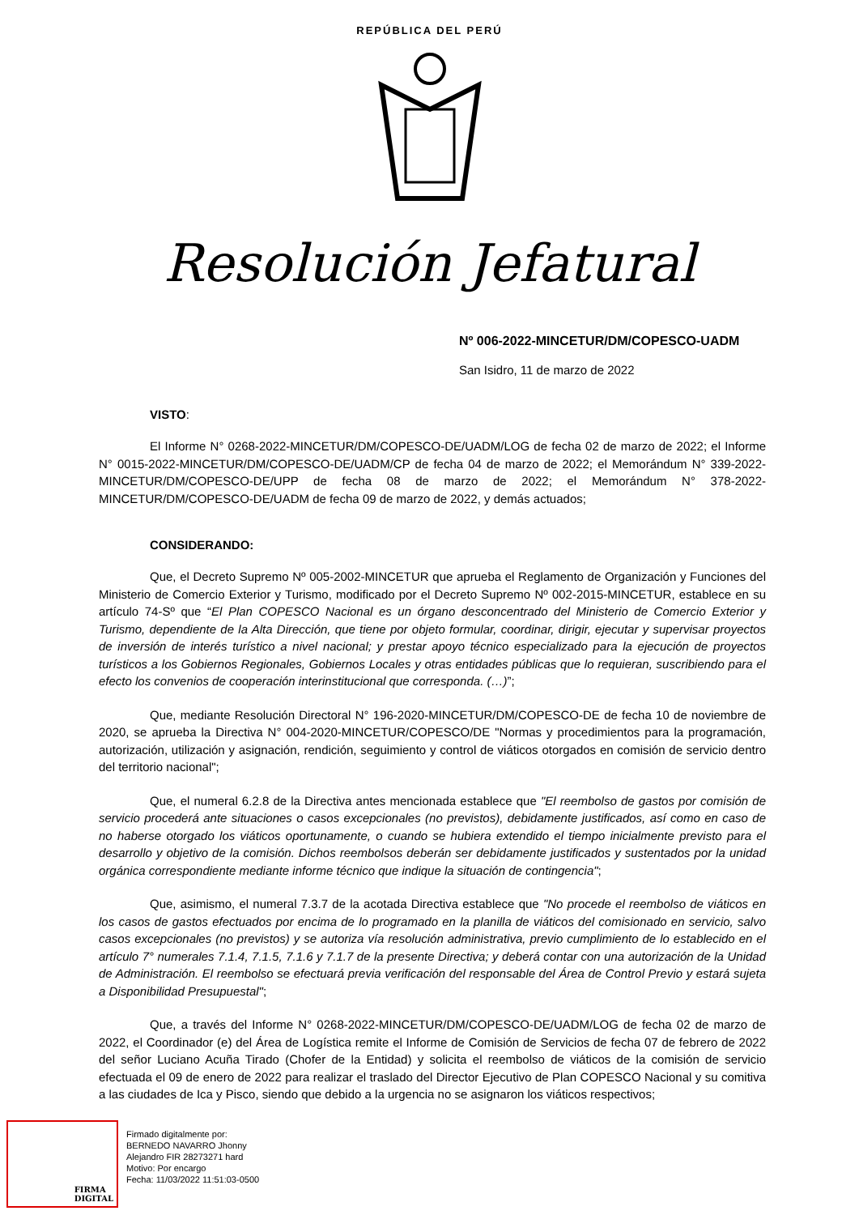REPÚBLICA DEL PERÚ
Resolución Jefatural
Nº 006-2022-MINCETUR/DM/COPESCO-UADM
San Isidro, 11 de marzo de 2022
VISTO:
El Informe N° 0268-2022-MINCETUR/DM/COPESCO-DE/UADM/LOG de fecha 02 de marzo de 2022; el Informe N° 0015-2022-MINCETUR/DM/COPESCO-DE/UADM/CP de fecha 04 de marzo de 2022; el Memorándum N° 339-2022-MINCETUR/DM/COPESCO-DE/UPP de fecha 08 de marzo de 2022; el Memorándum N° 378-2022-MINCETUR/DM/COPESCO-DE/UADM de fecha 09 de marzo de 2022, y demás actuados;
CONSIDERANDO:
Que, el Decreto Supremo Nº 005-2002-MINCETUR que aprueba el Reglamento de Organización y Funciones del Ministerio de Comercio Exterior y Turismo, modificado por el Decreto Supremo Nº 002-2015-MINCETUR, establece en su artículo 74-Sº que “El Plan COPESCO Nacional es un órgano desconcentrado del Ministerio de Comercio Exterior y Turismo, dependiente de la Alta Dirección, que tiene por objeto formular, coordinar, dirigir, ejecutar y supervisar proyectos de inversión de interés turístico a nivel nacional; y prestar apoyo técnico especializado para la ejecución de proyectos turísticos a los Gobiernos Regionales, Gobiernos Locales y otras entidades públicas que lo requieran, suscribiendo para el efecto los convenios de cooperación interinstitucional que corresponda. (…)”;
Que, mediante Resolución Directoral N° 196-2020-MINCETUR/DM/COPESCO-DE de fecha 10 de noviembre de 2020, se aprueba la Directiva N° 004-2020-MINCETUR/COPESCO/DE "Normas y procedimientos para la programación, autorización, utilización y asignación, rendición, seguimiento y control de viáticos otorgados en comisión de servicio dentro del territorio nacional";
Que, el numeral 6.2.8 de la Directiva antes mencionada establece que "El reembolso de gastos por comisión de servicio procederá ante situaciones o casos excepcionales (no previstos), debidamente justificados, así como en caso de no haberse otorgado los viáticos oportunamente, o cuando se hubiera extendido el tiempo inicialmente previsto para el desarrollo y objetivo de la comisión. Dichos reembolsos deberán ser debidamente justificados y sustentados por la unidad orgánica correspondiente mediante informe técnico que indique la situación de contingencia";
Que, asimismo, el numeral 7.3.7 de la acotada Directiva establece que "No procede el reembolso de viáticos en los casos de gastos efectuados por encima de lo programado en la planilla de viáticos del comisionado en servicio, salvo casos excepcionales (no previstos) y se autoriza vía resolución administrativa, previo cumplimiento de lo establecido en el artículo 7° numerales 7.1.4, 7.1.5, 7.1.6 y 7.1.7 de la presente Directiva; y deberá contar con una autorización de la Unidad de Administración. El reembolso se efectuará previa verificación del responsable del Área de Control Previo y estará sujeta a Disponibilidad Presupuestal";
Que, a través del Informe N° 0268-2022-MINCETUR/DM/COPESCO-DE/UADM/LOG de fecha 02 de marzo de 2022, el Coordinador (e) del Área de Logística remite el Informe de Comisión de Servicios de fecha 07 de febrero de 2022 del señor Luciano Acuña Tirado (Chofer de la Entidad) y solicita el reembolso de viáticos de la comisión de servicio efectuada el 09 de enero de 2022 para realizar el traslado del Director Ejecutivo de Plan COPESCO Nacional y su comitiva a las ciudades de Ica y Pisco, siendo que debido a la urgencia no se asignaron los viáticos respectivos;
FIRMA
DIGITAL
Firmado digitalmente por:
BERNEDO NAVARRO Jhonny
Alejandro FIR 28273271 hard
Motivo: Por encargo
Fecha: 11/03/2022 11:51:03-0500